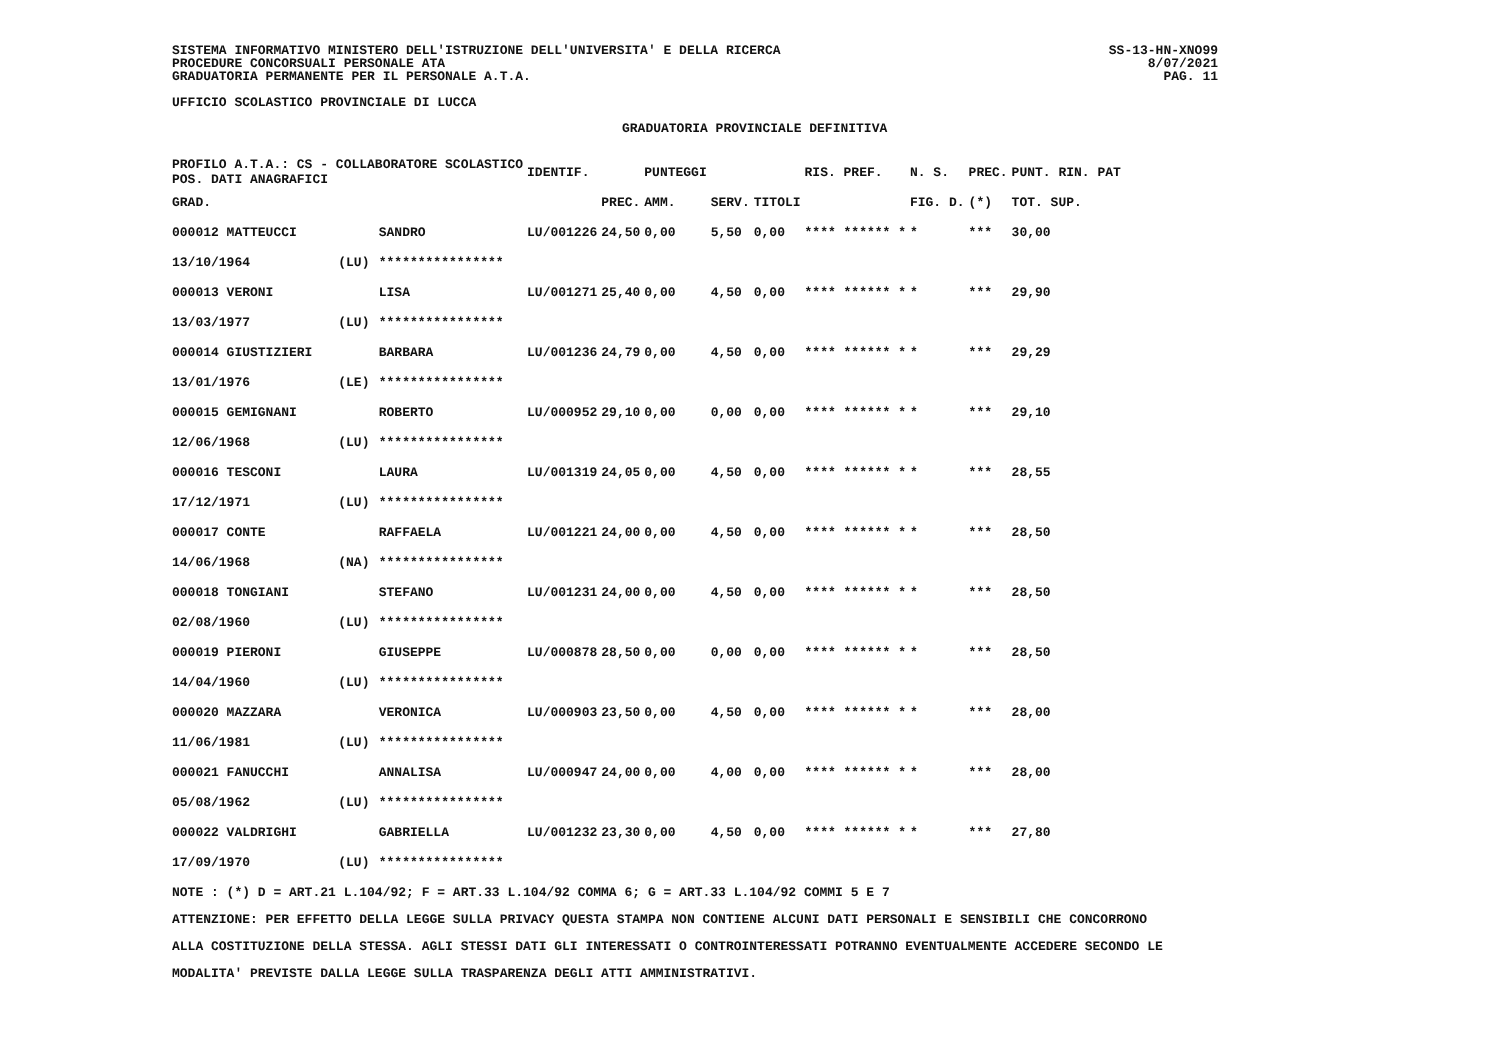SISTEMA INFORMATIVO MINISTERO DELL'ISTRUZIONE DELL'UNIVERSITA' E DELLA RICERCA
PROCEDURE CONCORSUALI PERSONALE ATA
GRADUATORIA PERMANENTE PER IL PERSONALE A.T.A.
UFFICIO SCOLASTICO PROVINCIALE DI LUCCA
GRADUATORIA PROVINCIALE DEFINITIVA
SS-13-HN-XNO99
8/07/2021
PAG. 11
| PROFILO A.T.A.: CS - COLLABORATORE SCOLASTICO POS. DATI ANAGRAFICI | | | IDENTIF. | | PUNTEGGI | | | RIS. PREF. | N. S. | PREC. | PUNT. RIN. PAT |
| --- | --- | --- | --- | --- | --- | --- | --- | --- | --- | --- | --- |
| GRAD. | | | | PREC. | AMM. | SERV. | TITOLI | | FIG. D. | (*) | TOT. SUP. |
| 000012 MATTEUCCI | | SANDRO | LU/001226 | 24,50 | 0,00 | 5,50 | 0,00 | **** ****** * | * | *** | 30,00 |
| 13/10/1964 | (LU) | **************** | | | | | | | | | |
| 000013 VERONI | | LISA | LU/001271 | 25,40 | 0,00 | 4,50 | 0,00 | **** ****** * | * | *** | 29,90 |
| 13/03/1977 | (LU) | **************** | | | | | | | | | |
| 000014 GIUSTIZIERI | | BARBARA | LU/001236 | 24,79 | 0,00 | 4,50 | 0,00 | **** ****** * | * | *** | 29,29 |
| 13/01/1976 | (LE) | **************** | | | | | | | | | |
| 000015 GEMIGNANI | | ROBERTO | LU/000952 | 29,10 | 0,00 | 0,00 | 0,00 | **** ****** * | * | *** | 29,10 |
| 12/06/1968 | (LU) | **************** | | | | | | | | | |
| 000016 TESCONI | | LAURA | LU/001319 | 24,05 | 0,00 | 4,50 | 0,00 | **** ****** * | * | *** | 28,55 |
| 17/12/1971 | (LU) | **************** | | | | | | | | | |
| 000017 CONTE | | RAFFAELA | LU/001221 | 24,00 | 0,00 | 4,50 | 0,00 | **** ****** * | * | *** | 28,50 |
| 14/06/1968 | (NA) | **************** | | | | | | | | | |
| 000018 TONGIANI | | STEFANO | LU/001231 | 24,00 | 0,00 | 4,50 | 0,00 | **** ****** * | * | *** | 28,50 |
| 02/08/1960 | (LU) | **************** | | | | | | | | | |
| 000019 PIERONI | | GIUSEPPE | LU/000878 | 28,50 | 0,00 | 0,00 | 0,00 | **** ****** * | * | *** | 28,50 |
| 14/04/1960 | (LU) | **************** | | | | | | | | | |
| 000020 MAZZARA | | VERONICA | LU/000903 | 23,50 | 0,00 | 4,50 | 0,00 | **** ****** * | * | *** | 28,00 |
| 11/06/1981 | (LU) | **************** | | | | | | | | | |
| 000021 FANUCCHI | | ANNALISA | LU/000947 | 24,00 | 0,00 | 4,00 | 0,00 | **** ****** * | * | *** | 28,00 |
| 05/08/1962 | (LU) | **************** | | | | | | | | | |
| 000022 VALDRIGHI | | GABRIELLA | LU/001232 | 23,30 | 0,00 | 4,50 | 0,00 | **** ****** * | * | *** | 27,80 |
| 17/09/1970 | (LU) | **************** | | | | | | | | | |
NOTE : (*) D = ART.21 L.104/92; F = ART.33 L.104/92 COMMA 6; G = ART.33 L.104/92 COMMI 5 E 7
ATTENZIONE: PER EFFETTO DELLA LEGGE SULLA PRIVACY QUESTA STAMPA NON CONTIENE ALCUNI DATI PERSONALI E SENSIBILI CHE CONCORRONO
ALLA COSTITUZIONE DELLA STESSA. AGLI STESSI DATI GLI INTERESSATI O CONTROINTERESSATI POTRANNO EVENTUALMENTE ACCEDERE SECONDO LE
MODALITA' PREVISTE DALLA LEGGE SULLA TRASPARENZA DEGLI ATTI AMMINISTRATIVI.